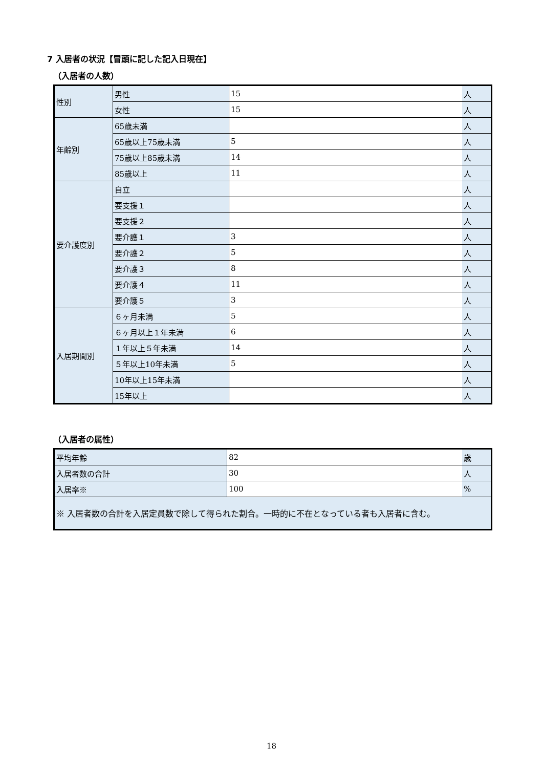7 入居者の状況【冒頭に記した記入日現在】
（入居者の人数）
| 性別 | 男性 | 15 | 人 |
| | 女性 | 15 | 人 |
| 年齢別 | 65歳未満 | | 人 |
| | 65歳以上75歳未満 | 5 | 人 |
| | 75歳以上85歳未満 | 14 | 人 |
| | 85歳以上 | 11 | 人 |
| 要介護度別 | 自立 | | 人 |
| | 要支援１ | | 人 |
| | 要支援２ | | 人 |
| | 要介護１ | 3 | 人 |
| | 要介護２ | 5 | 人 |
| | 要介護３ | 8 | 人 |
| | 要介護４ | 11 | 人 |
| | 要介護５ | 3 | 人 |
| 入居期間別 | ６ヶ月未満 | 5 | 人 |
| | ６ヶ月以上１年未満 | 6 | 人 |
| | １年以上５年未満 | 14 | 人 |
| | ５年以上10年未満 | 5 | 人 |
| | 10年以上15年未満 | | 人 |
| | 15年以上 | | 人 |
（入居者の属性）
| 平均年齢 | 82 | 歳 |
| 入居者数の合計 | 30 | 人 |
| 入居率※ | 100 | % |
| ※ 入居者数の合計を入居定員数で除して得られた割合。一時的に不在となっている者も入居者に含む。 | | |
18